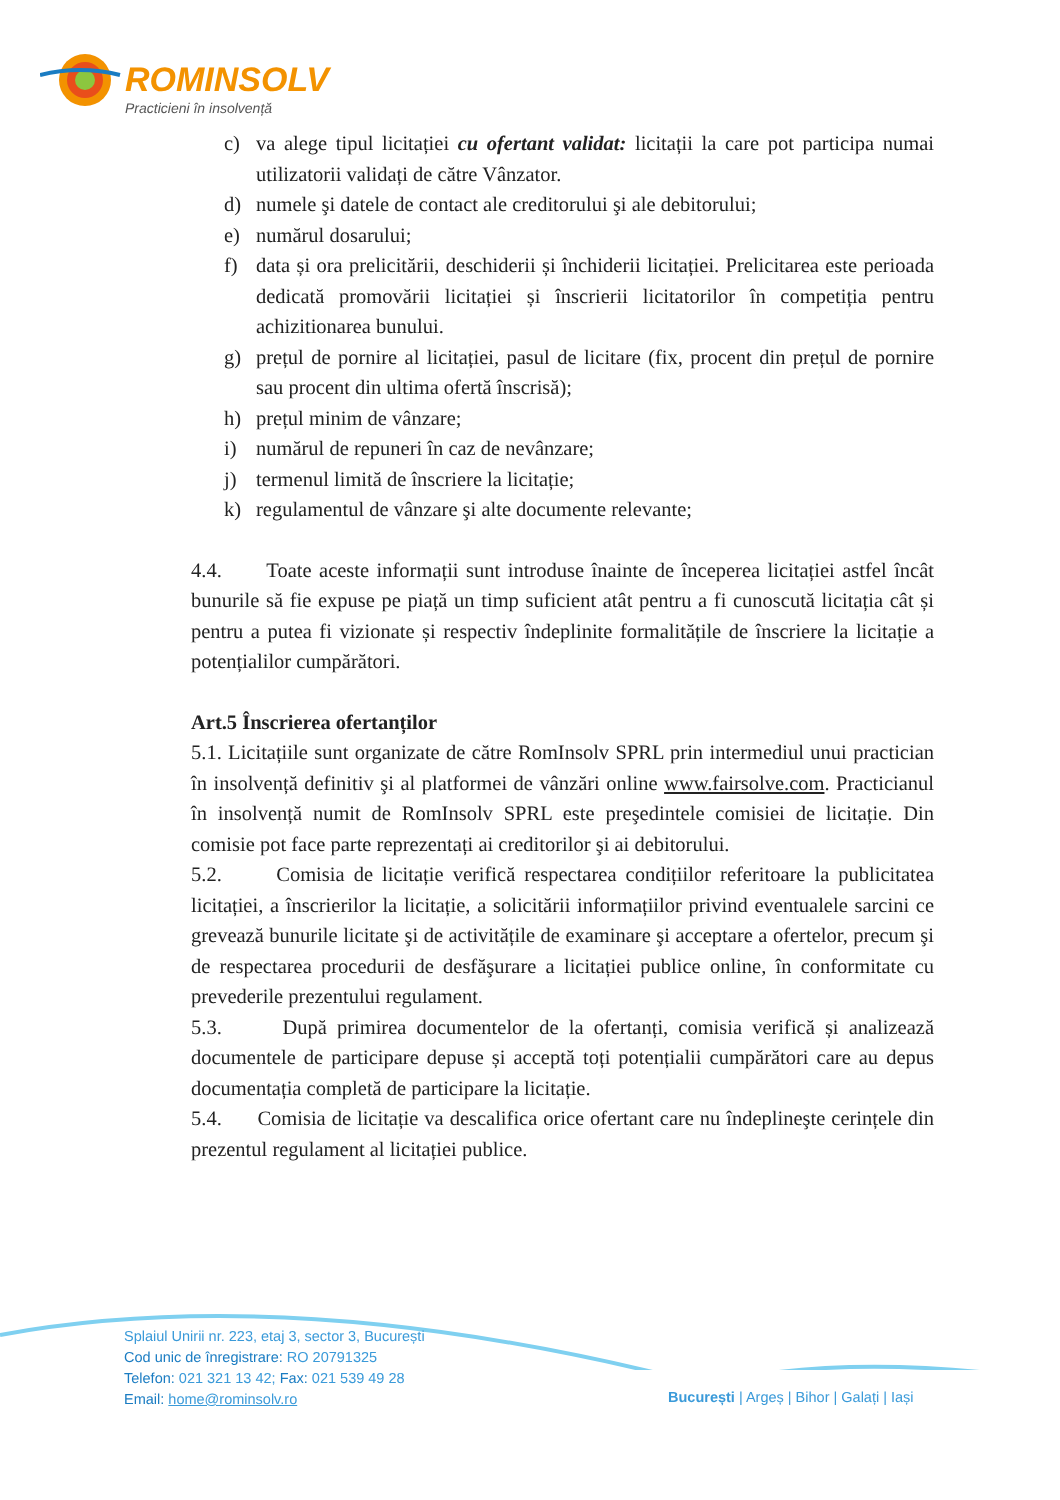ROMINSOLV
Practicieni în insolvență
c) va alege tipul licitației cu ofertant validat: licitații la care pot participa numai utilizatorii validați de către Vânzator.
d) numele şi datele de contact ale creditorului şi ale debitorului;
e) numărul dosarului;
f) data și ora prelicitării, deschiderii și închiderii licitației. Prelicitarea este perioada dedicată promovării licitației și înscrierii licitatorilor în competiția pentru achizitionarea bunului.
g) prețul de pornire al licitației, pasul de licitare (fix, procent din prețul de pornire sau procent din ultima ofertă înscrisă);
h) prețul minim de vânzare;
i) numărul de repuneri în caz de nevânzare;
j) termenul limită de înscriere la licitație;
k) regulamentul de vânzare şi alte documente relevante;
4.4. Toate aceste informații sunt introduse înainte de începerea licitației astfel încât bunurile să fie expuse pe piață un timp suficient atât pentru a fi cunoscută licitația cât și pentru a putea fi vizionate și respectiv îndeplinite formalitățile de înscriere la licitație a potențialilor cumpărători.
Art.5 Înscrierea ofertanților
5.1. Licitațiile sunt organizate de către RomInsolv SPRL prin intermediul unui practician în insolvență definitiv şi al platformei de vânzări online www.fairsolve.com. Practicianul în insolvență numit de RomInsolv SPRL este preşedintele comisiei de licitație. Din comisie pot face parte reprezentați ai creditorilor şi ai debitorului.
5.2. Comisia de licitație verifică respectarea condițiilor referitoare la publicitatea licitației, a înscrierilor la licitație, a solicitării informațiilor privind eventualele sarcini ce grevează bunurile licitate şi de activitățile de examinare şi acceptare a ofertelor, precum şi de respectarea procedurii de desfăşurare a licitației publice online, în conformitate cu prevederile prezentului regulament.
5.3. După primirea documentelor de la ofertanți, comisia verifică și analizează documentele de participare depuse și acceptă toți potențialii cumpărători care au depus documentația completă de participare la licitație.
5.4. Comisia de licitație va descalifica orice ofertant care nu îndeplineşte cerințele din prezentul regulament al licitației publice.
Splaiul Unirii nr. 223, etaj 3, sector 3, București
Cod unic de înregistrare: RO 20791325
Telefon: 021 321 13 42; Fax: 021 539 49 28
Email: home@rominsolv.ro
București | Argeș | Bihor | Galați | Iași